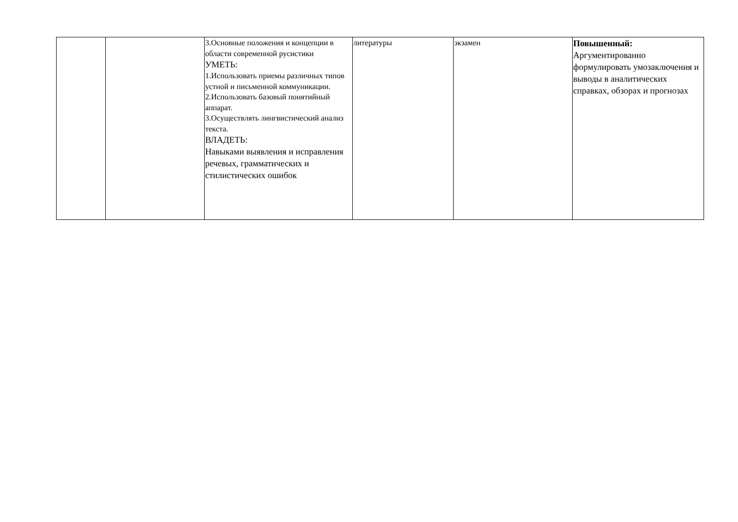| | | 3.Основные положения и концепции в области современной русистики УМЕТЬ: 1.Использовать приемы различных типов устной и письменной коммуникации. 2.Использовать базовый понятийный аппарат. 3.Осуществлять лингвистический анализ текста. ВЛАДЕТЬ: Навыками выявления и исправления речевых, грамматических и стилистических ошибок | литературы | экзамен | Повышенный: Аргументированно формулировать умозаключения и выводы в аналитических справках, обзорах и прогнозах |